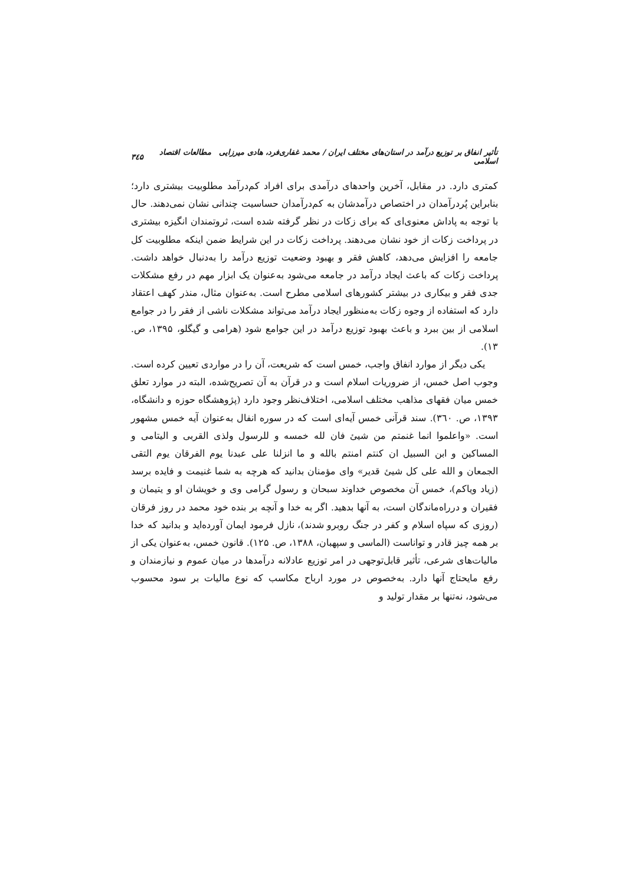تأثیر انفاق بر توزیع درآمد در استان‌های مختلف ایران / محمد غفاری‌فرد، هادی میرزایی مطالعات اقتصاد اسلامی ۳٤۵
کمتری دارد. در مقابل، آخرین واحدهای درآمدی برای افراد کم‌درآمد مطلوبیت بیشتری دارد؛ بنابراین پُردرآمدان در اختصاص درآمدشان به کم‌درآمدان حساسیت چندانی نشان نمی‌دهند. حال با توجه به پاداش معنوی‌ای که برای زکات در نظر گرفته شده است، ثروتمندان انگیزه بیشتری در پرداخت زکات از خود نشان می‌دهند. پرداخت زکات در این شرایط ضمن اینکه مطلوبیت کل جامعه را افزایش می‌دهد، کاهش فقر و بهبود وضعیت توزیع درآمد را به‌دنبال خواهد داشت. پرداخت زکات که باعث ایجاد درآمد در جامعه می‌شود به‌عنوان یک ابزار مهم در رفع مشکلات جدی فقر و بیکاری در بیشتر کشورهای اسلامی مطرح است. به‌عنوان مثال، منذر کهف اعتقاد دارد که استفاده از وجوه زکات به‌منظور ایجاد درآمد می‌تواند مشکلات ناشی از فقر را در جوامع اسلامی از بین ببرد و باعث بهبود توزیع درآمد در این جوامع شود (هرامی و گیگلو، ۱۳۹۵، ص. ۱۳).
یکی دیگر از موارد انفاق واجب، خمس است که شریعت، آن را در مواردی تعیین کرده است. وجوب اصل خمس، از ضروریات اسلام است و در قرآن به آن تصریح‌شده، البته در موارد تعلق خمس میان فقهای مذاهب مختلف اسلامی، اختلاف‌نظر وجود دارد (پژوهشگاه حوزه و دانشگاه، ۱۳۹۳، ص. ۳٦۰). سند قرآنی خمس آیه‌ای است که در سوره انفال به‌عنوان آیه خمس مشهور است. «واعلموا انما غنمتم من شیئ فان لله خمسه و للرسول ولذی القربی و الیتامی و المساکین و ابن السبیل ان کنتم امنتم بالله و ما انزلنا علی عبدنا یوم الفرقان یوم التقی الجمعان و الله علی کل شیئ قدیر» وای مؤمنان بدانید که هرچه به شما غنیمت و فایده برسد (زیاد ویاکم)، خمس آن مخصوص خداوند سبحان و رسول گرامی وی و خویشان او و یتیمان و فقیران و درراه‌ماندگان است، به آنها بدهید. اگر به خدا و آنچه بر بنده خود محمد در روز فرقان (روزی که سپاه اسلام و کفر در جنگ روبرو شدند)، نازل فرمود ایمان آورده‌اید و بدانید که خدا بر همه چیز قادر و تواناست (الماسی و سپهبان، ۱۳۸۸، ص. ۱۲۵). قانون خمس، به‌عنوان یکی از مالیات‌های شرعی، تأثیر قابل‌توجهی در امر توزیع عادلانه درآمدها در میان عموم و نیازمندان و رفع مایحتاج آنها دارد. به‌خصوص در مورد ارباح مکاسب که نوع مالیات بر سود محسوب می‌شود، نه‌تنها بر مقدار تولید و